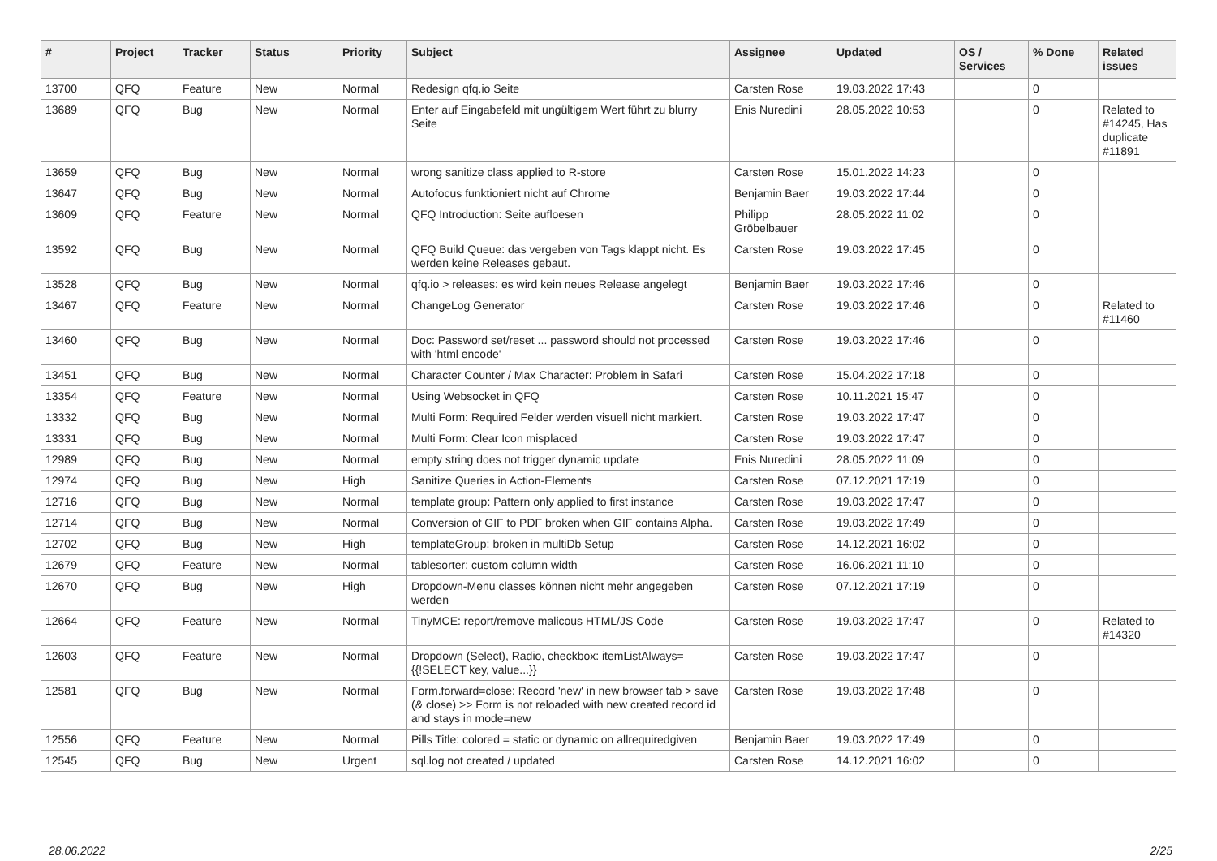| # | Project | Tracker | Status | Priority | Subject | Assignee | Updated | OS / Services | % Done | Related issues |
| --- | --- | --- | --- | --- | --- | --- | --- | --- | --- | --- |
| 13700 | QFQ | Feature | New | Normal | Redesign qfq.io Seite | Carsten Rose | 19.03.2022 17:43 | | 0 | |
| 13689 | QFQ | Bug | New | Normal | Enter auf Eingabefeld mit ungültigem Wert führt zu blurry Seite | Enis Nuredini | 28.05.2022 10:53 | | 0 | Related to #14245, Has duplicate #11891 |
| 13659 | QFQ | Bug | New | Normal | wrong sanitize class applied to R-store | Carsten Rose | 15.01.2022 14:23 | | 0 | |
| 13647 | QFQ | Bug | New | Normal | Autofocus funktioniert nicht auf Chrome | Benjamin Baer | 19.03.2022 17:44 | | 0 | |
| 13609 | QFQ | Feature | New | Normal | QFQ Introduction: Seite aufloesen | Philipp Gröbelbauer | 28.05.2022 11:02 | | 0 | |
| 13592 | QFQ | Bug | New | Normal | QFQ Build Queue: das vergeben von Tags klappt nicht. Es werden keine Releases gebaut. | Carsten Rose | 19.03.2022 17:45 | | 0 | |
| 13528 | QFQ | Bug | New | Normal | qfq.io > releases: es wird kein neues Release angelegt | Benjamin Baer | 19.03.2022 17:46 | | 0 | |
| 13467 | QFQ | Feature | New | Normal | ChangeLog Generator | Carsten Rose | 19.03.2022 17:46 | | 0 | Related to #11460 |
| 13460 | QFQ | Bug | New | Normal | Doc: Password set/reset ... password should not processed with 'html encode' | Carsten Rose | 19.03.2022 17:46 | | 0 | |
| 13451 | QFQ | Bug | New | Normal | Character Counter / Max Character: Problem in Safari | Carsten Rose | 15.04.2022 17:18 | | 0 | |
| 13354 | QFQ | Feature | New | Normal | Using Websocket in QFQ | Carsten Rose | 10.11.2021 15:47 | | 0 | |
| 13332 | QFQ | Bug | New | Normal | Multi Form: Required Felder werden visuell nicht markiert. | Carsten Rose | 19.03.2022 17:47 | | 0 | |
| 13331 | QFQ | Bug | New | Normal | Multi Form: Clear Icon misplaced | Carsten Rose | 19.03.2022 17:47 | | 0 | |
| 12989 | QFQ | Bug | New | Normal | empty string does not trigger dynamic update | Enis Nuredini | 28.05.2022 11:09 | | 0 | |
| 12974 | QFQ | Bug | New | High | Sanitize Queries in Action-Elements | Carsten Rose | 07.12.2021 17:19 | | 0 | |
| 12716 | QFQ | Bug | New | Normal | template group: Pattern only applied to first instance | Carsten Rose | 19.03.2022 17:47 | | 0 | |
| 12714 | QFQ | Bug | New | Normal | Conversion of GIF to PDF broken when GIF contains Alpha. | Carsten Rose | 19.03.2022 17:49 | | 0 | |
| 12702 | QFQ | Bug | New | High | templateGroup: broken in multiDb Setup | Carsten Rose | 14.12.2021 16:02 | | 0 | |
| 12679 | QFQ | Feature | New | Normal | tablesorter: custom column width | Carsten Rose | 16.06.2021 11:10 | | 0 | |
| 12670 | QFQ | Bug | New | High | Dropdown-Menu classes können nicht mehr angegeben werden | Carsten Rose | 07.12.2021 17:19 | | 0 | |
| 12664 | QFQ | Feature | New | Normal | TinyMCE: report/remove malicous HTML/JS Code | Carsten Rose | 19.03.2022 17:47 | | 0 | Related to #14320 |
| 12603 | QFQ | Feature | New | Normal | Dropdown (Select), Radio, checkbox: itemListAlways={{!SELECT key, value...}} | Carsten Rose | 19.03.2022 17:47 | | 0 | |
| 12581 | QFQ | Bug | New | Normal | Form.forward=close: Record 'new' in new browser tab > save (& close) >> Form is not reloaded with new created record id and stays in mode=new | Carsten Rose | 19.03.2022 17:48 | | 0 | |
| 12556 | QFQ | Feature | New | Normal | Pills Title: colored = static or dynamic on allrequiredgiven | Benjamin Baer | 19.03.2022 17:49 | | 0 | |
| 12545 | QFQ | Bug | New | Urgent | sql.log not created / updated | Carsten Rose | 14.12.2021 16:02 | | 0 | |
28.06.2022 2/25